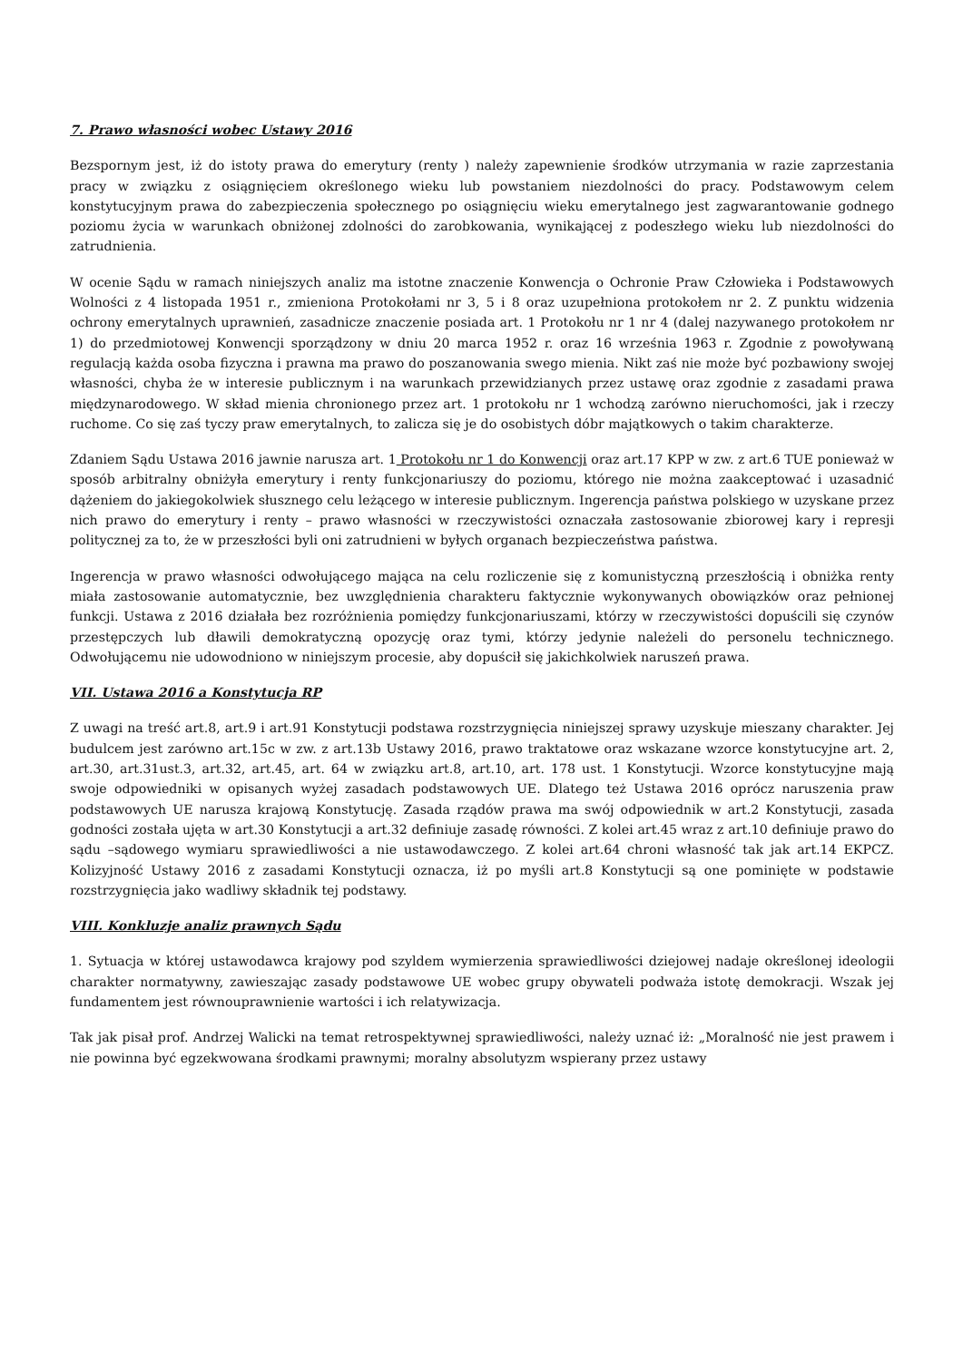7. Prawo własności wobec Ustawy 2016
Bezspornym jest, iż do istoty prawa do emerytury (renty ) należy zapewnienie środków utrzymania w razie zaprzestania pracy w związku z osiągnięciem określonego wieku lub powstaniem niezdolności do pracy. Podstawowym celem konstytucyjnym prawa do zabezpieczenia społecznego po osiągnięciu wieku emerytalnego jest zagwarantowanie godnego poziomu życia w warunkach obniżonej zdolności do zarobkowania, wynikającej z podeszłego wieku lub niezdolności do zatrudnienia.
W ocenie Sądu w ramach niniejszych analiz ma istotne znaczenie Konwencja o Ochronie Praw Człowieka i Podstawowych Wolności z 4 listopada 1951 r., zmieniona Protokołami nr 3, 5 i 8 oraz uzupełniona protokołem nr 2. Z punktu widzenia ochrony emerytalnych uprawnień, zasadnicze znaczenie posiada art. 1 Protokołu nr 1 nr 4 (dalej nazywanego protokołem nr 1) do przedmiotowej Konwencji sporządzony w dniu 20 marca 1952 r. oraz 16 września 1963 r. Zgodnie z powoływaną regulacją każda osoba fizyczna i prawna ma prawo do poszanowania swego mienia. Nikt zaś nie może być pozbawiony swojej własności, chyba że w interesie publicznym i na warunkach przewidzianych przez ustawę oraz zgodnie z zasadami prawa międzynarodowego. W skład mienia chronionego przez art. 1 protokołu nr 1 wchodzą zarówno nieruchomości, jak i rzeczy ruchome. Co się zaś tyczy praw emerytalnych, to zalicza się je do osobistych dóbr majątkowych o takim charakterze.
Zdaniem Sądu Ustawa 2016 jawnie narusza art. 1 Protokołu nr 1 do Konwencji oraz art.17 KPP w zw. z art.6 TUE ponieważ w sposób arbitralny obniżyła emerytury i renty funkcjonariuszy do poziomu, którego nie można zaakceptować i uzasadnić dążeniem do jakiegokolwiek słusznego celu leżącego w interesie publicznym. Ingerencja państwa polskiego w uzyskane przez nich prawo do emerytury i renty – prawo własności w rzeczywistości oznaczała zastosowanie zbiorowej kary i represji politycznej za to, że w przeszłości byli oni zatrudnieni w byłych organach bezpieczeństwa państwa.
Ingerencja w prawo własności odwołującego mająca na celu rozliczenie się z komunistyczną przeszłością i obniżka renty miała zastosowanie automatycznie, bez uwzględnienia charakteru faktycznie wykonywanych obowiązków oraz pełnionej funkcji. Ustawa z 2016 działała bez rozróżnienia pomiędzy funkcjonariuszami, którzy w rzeczywistości dopuścili się czynów przestępczych lub dławili demokratyczną opozycję oraz tymi, którzy jedynie należeli do personelu technicznego. Odwołującemu nie udowodniono w niniejszym procesie, aby dopuścił się jakichkolwiek naruszeń prawa.
VII. Ustawa 2016 a Konstytucja RP
Z uwagi na treść art.8, art.9 i art.91 Konstytucji podstawa rozstrzygnięcia niniejszej sprawy uzyskuje mieszany charakter. Jej budulcem jest zarówno art.15c w zw. z art.13b Ustawy 2016, prawo traktatowe oraz wskazane wzorce konstytucyjne art. 2, art.30, art.31ust.3, art.32, art.45, art. 64 w związku art.8, art.10, art. 178 ust. 1 Konstytucji. Wzorce konstytucyjne mają swoje odpowiedniki w opisanych wyżej zasadach podstawowych UE. Dlatego też Ustawa 2016 oprócz naruszenia praw podstawowych UE narusza krajową Konstytucję. Zasada rządów prawa ma swój odpowiednik w art.2 Konstytucji, zasada godności została ujęta w art.30 Konstytucji a art.32 definiuje zasadę równości. Z kolei art.45 wraz z art.10 definiuje prawo do sądu –sądowego wymiaru sprawiedliwości a nie ustawodawczego. Z kolei art.64 chroni własność tak jak art.14 EKPCZ. Kolizyjność Ustawy 2016 z zasadami Konstytucji oznacza, iż po myśli art.8 Konstytucji są one pominięte w podstawie rozstrzygnięcia jako wadliwy składnik tej podstawy.
VIII. Konkluzje analiz prawnych Sądu
1. Sytuacja w której ustawodawca krajowy pod szyldem wymierzenia sprawiedliwości dziejowej nadaje określonej ideologii charakter normatywny, zawieszając zasady podstawowe UE wobec grupy obywateli podważa istotę demokracji. Wszak jej fundamentem jest równouprawnienie wartości i ich relatywizacja.
Tak jak pisał prof. Andrzej Walicki na temat retrospektywnej sprawiedliwości, należy uznać iż: „Moralność nie jest prawem i nie powinna być egzekwowana środkami prawnymi; moralny absolutyzm wspierany przez ustawy